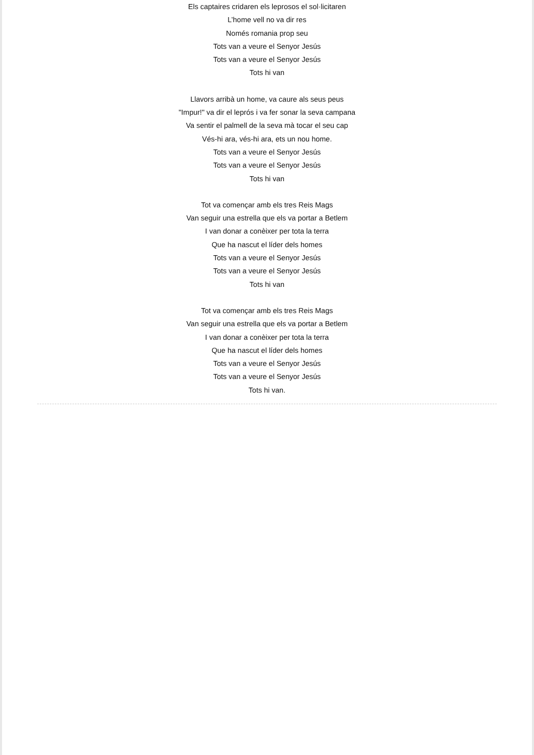Els captaires cridaren els leprosos el sol·licitaren
L’home vell no va dir res
Només romania prop seu
Tots van a veure el Senyor Jesús
Tots van a veure el Senyor Jesús
Tots hi van
Llavors arribà un home, va caure als seus peus
"Impur!" va dir el leprós i va fer sonar la seva campana
Va sentir el palmell de la seva mà tocar el seu cap
Vés-hi ara, vés-hi ara, ets un nou home.
Tots van a veure el Senyor Jesús
Tots van a veure el Senyor Jesús
Tots hi van
Tot va començar amb els tres Reis Mags
Van seguir una estrella que els va portar a Betlem
I van donar a conèixer per tota la terra
Que ha nascut el líder dels homes
Tots van a veure el Senyor Jesús
Tots van a veure el Senyor Jesús
Tots hi van
Tot va començar amb els tres Reis Mags
Van seguir una estrella que els va portar a Betlem
I van donar a conèixer per tota la terra
Que ha nascut el líder dels homes
Tots van a veure el Senyor Jesús
Tots van a veure el Senyor Jesús
Tots hi van.